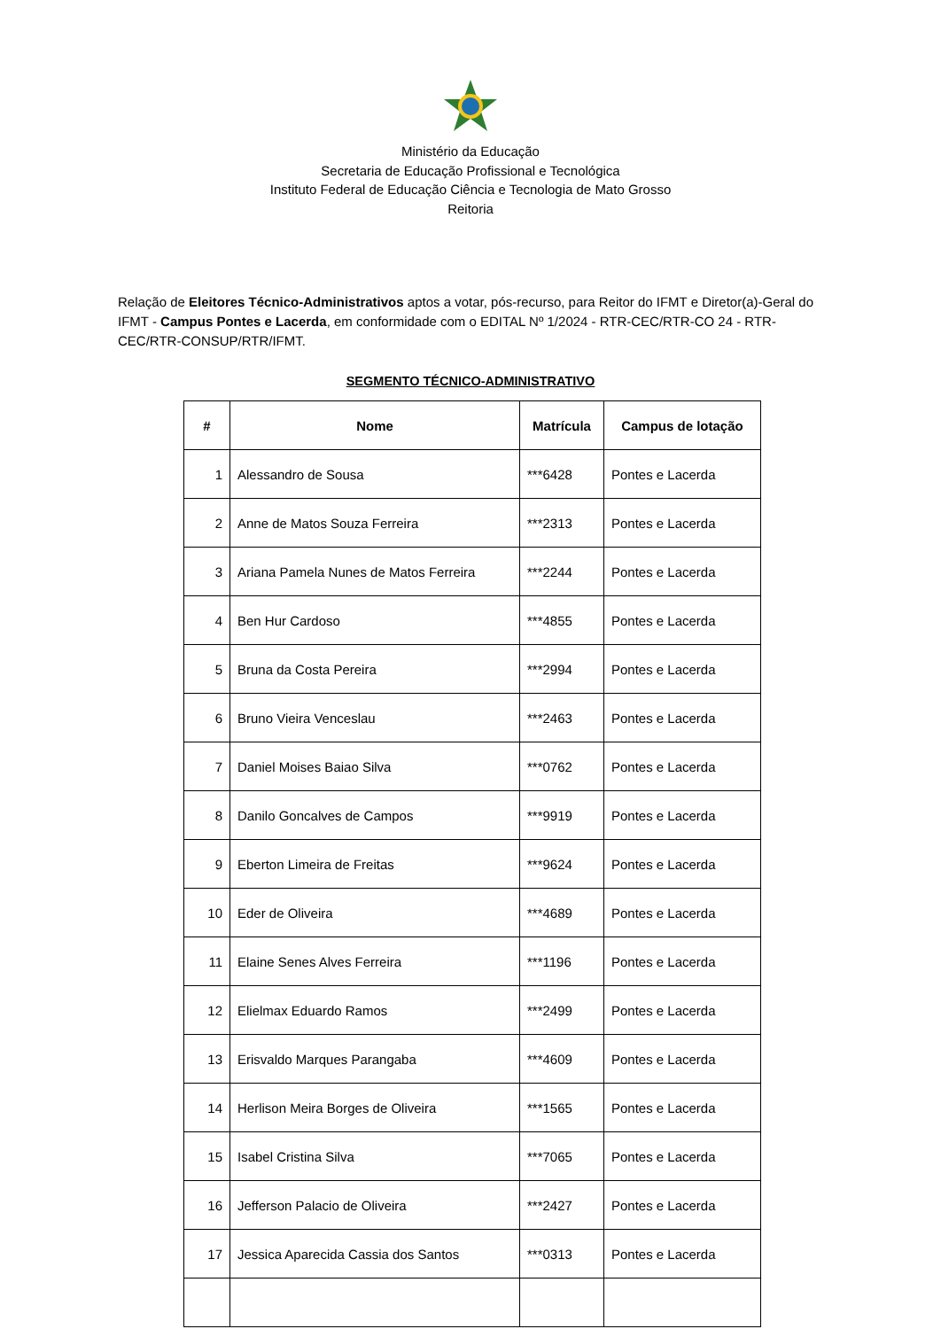Ministério da Educação
Secretaria de Educação Profissional e Tecnológica
Instituto Federal de Educação Ciência e Tecnologia de Mato Grosso
Reitoria
Relação de Eleitores Técnico-Administrativos aptos a votar, pós-recurso, para Reitor do IFMT e Diretor(a)-Geral do IFMT - Campus Pontes e Lacerda, em conformidade com o EDITAL Nº 1/2024 - RTR-CEC/RTR-CO 24 - RTR-CEC/RTR-CONSUP/RTR/IFMT.
SEGMENTO TÉCNICO-ADMINISTRATIVO
| # | Nome | Matrícula | Campus de lotação |
| --- | --- | --- | --- |
| 1 | Alessandro de Sousa | ***6428 | Pontes e Lacerda |
| 2 | Anne de Matos Souza Ferreira | ***2313 | Pontes e Lacerda |
| 3 | Ariana Pamela Nunes de Matos Ferreira | ***2244 | Pontes e Lacerda |
| 4 | Ben Hur Cardoso | ***4855 | Pontes e Lacerda |
| 5 | Bruna da Costa Pereira | ***2994 | Pontes e Lacerda |
| 6 | Bruno Vieira Venceslau | ***2463 | Pontes e Lacerda |
| 7 | Daniel Moises Baiao Silva | ***0762 | Pontes e Lacerda |
| 8 | Danilo Goncalves de Campos | ***9919 | Pontes e Lacerda |
| 9 | Eberton Limeira de Freitas | ***9624 | Pontes e Lacerda |
| 10 | Eder de Oliveira | ***4689 | Pontes e Lacerda |
| 11 | Elaine Senes Alves Ferreira | ***1196 | Pontes e Lacerda |
| 12 | Elielmax Eduardo Ramos | ***2499 | Pontes e Lacerda |
| 13 | Erisvaldo Marques Parangaba | ***4609 | Pontes e Lacerda |
| 14 | Herlison Meira Borges de Oliveira | ***1565 | Pontes e Lacerda |
| 15 | Isabel Cristina Silva | ***7065 | Pontes e Lacerda |
| 16 | Jefferson Palacio de Oliveira | ***2427 | Pontes e Lacerda |
| 17 | Jessica Aparecida Cassia dos Santos | ***0313 | Pontes e Lacerda |